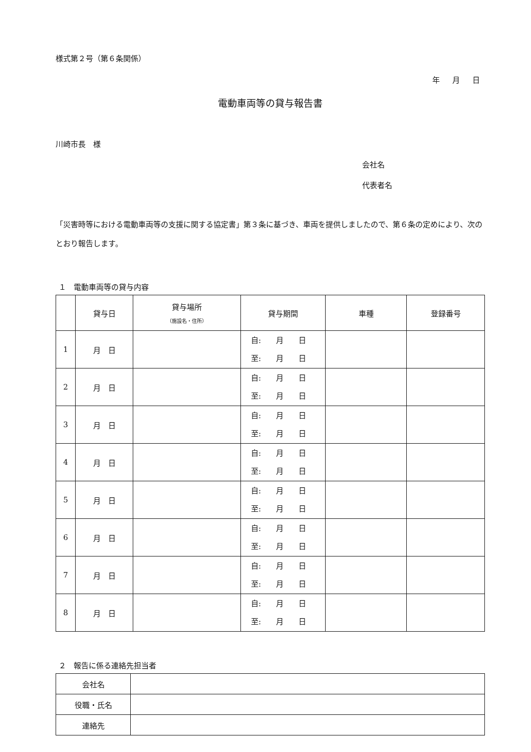様式第２号（第６条関係）
年 月 日
電動車両等の貸与報告書
川崎市長　様
会社名
代表者名
「災害時等における電動車両等の支援に関する協定書」第３条に基づき、車両を提供しましたので、第６条の定めにより、次のとおり報告します。
１　電動車両等の貸与内容
| | 貸与日 | 貸与場所 （施設名・住所） | 貸与期間 | 車種 | 登録番号 |
| --- | --- | --- | --- | --- | --- |
| 1 | 月 日 | | 自: 月 日 至: 月 日 | | |
| 2 | 月 日 | | 自: 月 日 至: 月 日 | | |
| 3 | 月 日 | | 自: 月 日 至: 月 日 | | |
| 4 | 月 日 | | 自: 月 日 至: 月 日 | | |
| 5 | 月 日 | | 自: 月 日 至: 月 日 | | |
| 6 | 月 日 | | 自: 月 日 至: 月 日 | | |
| 7 | 月 日 | | 自: 月 日 至: 月 日 | | |
| 8 | 月 日 | | 自: 月 日 至: 月 日 | | |
２　報告に係る連絡先担当者
| 会社名 | |
| 役職・氏名 | |
| 連絡先 | |